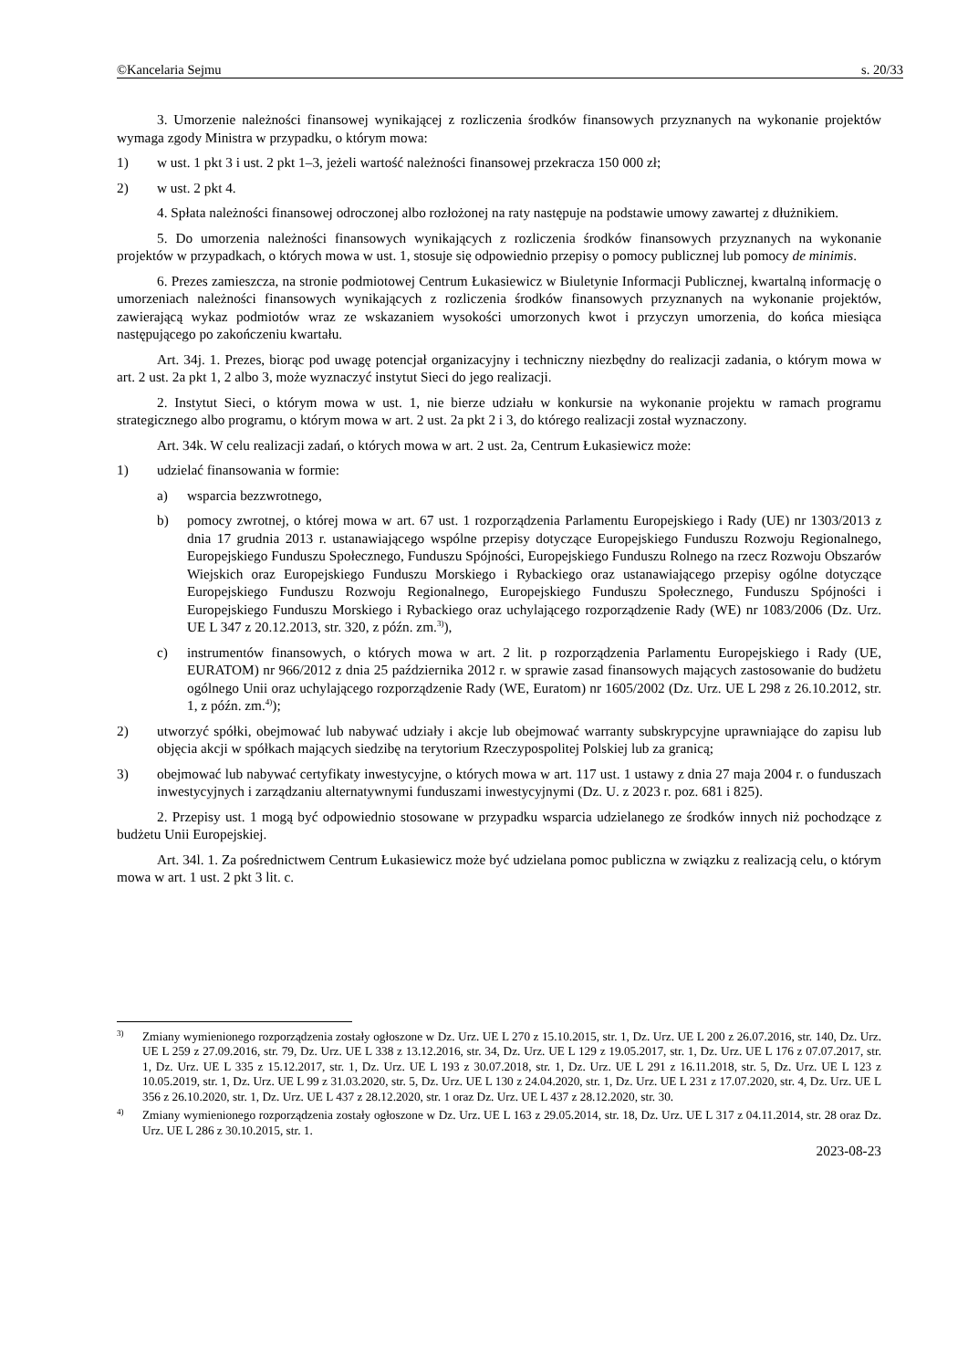©Kancelaria Sejmu s. 20/33
3. Umorzenie należności finansowej wynikającej z rozliczenia środków finansowych przyznanych na wykonanie projektów wymaga zgody Ministra w przypadku, o którym mowa:
1) w ust. 1 pkt 3 i ust. 2 pkt 1–3, jeżeli wartość należności finansowej przekracza 150 000 zł;
2) w ust. 2 pkt 4.
4. Spłata należności finansowej odroczonej albo rozłożonej na raty następuje na podstawie umowy zawartej z dłużnikiem.
5. Do umorzenia należności finansowych wynikających z rozliczenia środków finansowych przyznanych na wykonanie projektów w przypadkach, o których mowa w ust. 1, stosuje się odpowiednio przepisy o pomocy publicznej lub pomocy de minimis.
6. Prezes zamieszcza, na stronie podmiotowej Centrum Łukasiewicz w Biuletynie Informacji Publicznej, kwartalną informację o umorzeniach należności finansowych wynikających z rozliczenia środków finansowych przyznanych na wykonanie projektów, zawierającą wykaz podmiotów wraz ze wskazaniem wysokości umorzonych kwot i przyczyn umorzenia, do końca miesiąca następującego po zakończeniu kwartału.
Art. 34j. 1. Prezes, biorąc pod uwagę potencjał organizacyjny i techniczny niezbędny do realizacji zadania, o którym mowa w art. 2 ust. 2a pkt 1, 2 albo 3, może wyznaczyć instytut Sieci do jego realizacji.
2. Instytut Sieci, o którym mowa w ust. 1, nie bierze udziału w konkursie na wykonanie projektu w ramach programu strategicznego albo programu, o którym mowa w art. 2 ust. 2a pkt 2 i 3, do którego realizacji został wyznaczony.
Art. 34k. W celu realizacji zadań, o których mowa w art. 2 ust. 2a, Centrum Łukasiewicz może:
1) udzielać finansowania w formie:
a) wsparcia bezzwrotnego,
b) pomocy zwrotnej, o której mowa w art. 67 ust. 1 rozporządzenia Parlamentu Europejskiego i Rady (UE) nr 1303/2013 z dnia 17 grudnia 2013 r. ustanawiającego wspólne przepisy dotyczące Europejskiego Funduszu Rozwoju Regionalnego, Europejskiego Funduszu Społecznego, Funduszu Spójności, Europejskiego Funduszu Rolnego na rzecz Rozwoju Obszarów Wiejskich oraz Europejskiego Funduszu Morskiego i Rybackiego oraz ustanawiającego przepisy ogólne dotyczące Europejskiego Funduszu Rozwoju Regionalnego, Europejskiego Funduszu Społecznego, Funduszu Spójności i Europejskiego Funduszu Morskiego i Rybackiego oraz uchylającego rozporządzenie Rady (WE) nr 1083/2006 (Dz. Urz. UE L 347 z 20.12.2013, str. 320, z późn. zm.<sup>3)</sup>),
c) instrumentów finansowych, o których mowa w art. 2 lit. p rozporządzenia Parlamentu Europejskiego i Rady (UE, EURATOM) nr 966/2012 z dnia 25 października 2012 r. w sprawie zasad finansowych mających zastosowanie do budżetu ogólnego Unii oraz uchylającego rozporządzenie Rady (WE, Euratom) nr 1605/2002 (Dz. Urz. UE L 298 z 26.10.2012, str. 1, z późn. zm.<sup>4)</sup>);
2) utworzyć spółki, obejmować lub nabywać udziały i akcje lub obejmować warranty subskrypcyjne uprawniające do zapisu lub objęcia akcji w spółkach mających siedzibę na terytorium Rzeczypospolitej Polskiej lub za granicą;
3) obejmować lub nabywać certyfikaty inwestycyjne, o których mowa w art. 117 ust. 1 ustawy z dnia 27 maja 2004 r. o funduszach inwestycyjnych i zarządzaniu alternatywnymi funduszami inwestycyjnymi (Dz. U. z 2023 r. poz. 681 i 825).
2. Przepisy ust. 1 mogą być odpowiednio stosowane w przypadku wsparcia udzielanego ze środków innych niż pochodzące z budżetu Unii Europejskiej.
Art. 34l. 1. Za pośrednictwem Centrum Łukasiewicz może być udzielana pomoc publiczna w związku z realizacją celu, o którym mowa w art. 1 ust. 2 pkt 3 lit. c.
<sup>3)</sup> Zmiany wymienionego rozporządzenia zostały ogłoszone w Dz. Urz. UE L 270 z 15.10.2015, str. 1, Dz. Urz. UE L 200 z 26.07.2016, str. 140, Dz. Urz. UE L 259 z 27.09.2016, str. 79, Dz. Urz. UE L 338 z 13.12.2016, str. 34, Dz. Urz. UE L 129 z 19.05.2017, str. 1, Dz. Urz. UE L 176 z 07.07.2017, str. 1, Dz. Urz. UE L 335 z 15.12.2017, str. 1, Dz. Urz. UE L 193 z 30.07.2018, str. 1, Dz. Urz. UE L 291 z 16.11.2018, str. 5, Dz. Urz. UE L 123 z 10.05.2019, str. 1, Dz. Urz. UE L 99 z 31.03.2020, str. 5, Dz. Urz. UE L 130 z 24.04.2020, str. 1, Dz. Urz. UE L 231 z 17.07.2020, str. 4, Dz. Urz. UE L 356 z 26.10.2020, str. 1, Dz. Urz. UE L 437 z 28.12.2020, str. 1 oraz Dz. Urz. UE L 437 z 28.12.2020, str. 30.
<sup>4)</sup> Zmiany wymienionego rozporządzenia zostały ogłoszone w Dz. Urz. UE L 163 z 29.05.2014, str. 18, Dz. Urz. UE L 317 z 04.11.2014, str. 28 oraz Dz. Urz. UE L 286 z 30.10.2015, str. 1.
2023-08-23